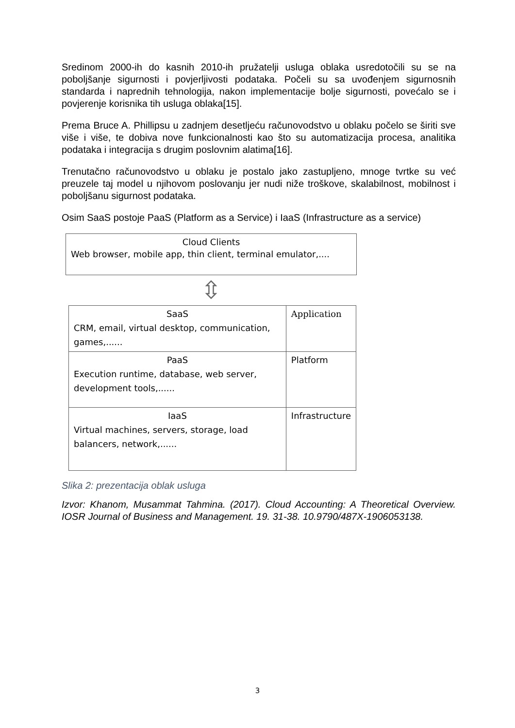Sredinom 2000-ih do kasnih 2010-ih pružatelji usluga oblaka usredotočili su se na poboljšanje sigurnosti i povjerljivosti podataka. Počeli su sa uvođenjem sigurnosnih standarda i naprednih tehnologija, nakon implementacije bolje sigurnosti, povećalo se i povjerenje korisnika tih usluga oblaka[15].
Prema Bruce A. Phillipsu u zadnjem desetljeću računovodstvo u oblaku počelo se širiti sve više i više, te dobiva nove funkcionalnosti kao što su automatizacija procesa, analitika podataka i integracija s drugim poslovnim alatima[16].
Trenutačno računovodstvo u oblaku je postalo jako zastupljeno, mnoge tvrtke su već preuzele taj model u njihovom poslovanju jer nudi niže troškove, skalabilnost, mobilnost i poboljšanu sigurnost podataka.
Osim SaaS postoje PaaS (Platform as a Service) i IaaS (Infrastructure as a service)
Cloud Clients
Web browser, mobile app, thin client, terminal emulator,....
⇳
| SaaS CRM, email, virtual desktop, communication, games,...... | Application |
| PaaS Execution runtime, database, web server, development tools,...... | Platform |
| IaaS Virtual machines, servers, storage, load balancers, network,...... | Infrastructure |
Slika 2: prezentacija oblak usluga
Izvor: Khanom, Musammat Tahmina. (2017). Cloud Accounting: A Theoretical Overview. IOSR Journal of Business and Management. 19. 31-38. 10.9790/487X-1906053138.
3